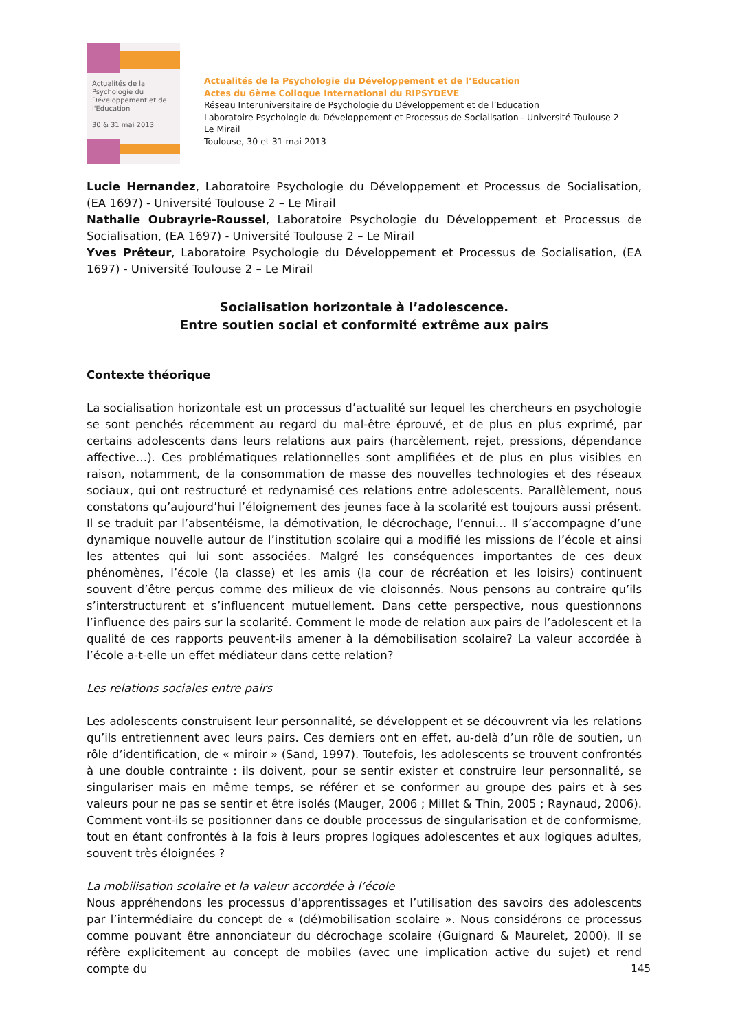Actualités de la Psychologie du Développement et de l'Education
30 & 31 mai 2013
Actualités de la Psychologie du Développement et de l’Education
Actes du 6ème Colloque International du RIPSYDEVE
Réseau Interuniversitaire de Psychologie du Développement et de l’Education
Laboratoire Psychologie du Développement et Processus de Socialisation - Université Toulouse 2 –Le Mirail
Toulouse, 30 et 31 mai 2013
Lucie Hernandez, Laboratoire Psychologie du Développement et Processus de Socialisation, (EA 1697) - Université Toulouse 2 – Le Mirail
Nathalie Oubrayrie-Roussel, Laboratoire Psychologie du Développement et Processus de Socialisation, (EA 1697) - Université Toulouse 2 – Le Mirail
Yves Prêteur, Laboratoire Psychologie du Développement et Processus de Socialisation, (EA 1697) - Université Toulouse 2 – Le Mirail
Socialisation horizontale à l’adolescence.
Entre soutien social et conformité extrême aux pairs
Contexte théorique
La socialisation horizontale est un processus d’actualité sur lequel les chercheurs en psychologie se sont penchés récemment au regard du mal-être éprouvé, et de plus en plus exprimé, par certains adolescents dans leurs relations aux pairs (harcèlement, rejet, pressions, dépendance affective…). Ces problématiques relationnelles sont amplifiées et de plus en plus visibles en raison, notamment, de la consommation de masse des nouvelles technologies et des réseaux sociaux, qui ont restructuré et redynamisé ces relations entre adolescents. Parallèlement, nous constatons qu’aujourd’hui l’éloignement des jeunes face à la scolarité est toujours aussi présent. Il se traduit par l’absentéisme, la démotivation, le décrochage, l’ennui… Il s’accompagne d’une dynamique nouvelle autour de l’institution scolaire qui a modifié les missions de l’école et ainsi les attentes qui lui sont associées. Malgré les conséquences importantes de ces deux phénomènes, l’école (la classe) et les amis (la cour de récréation et les loisirs) continuent souvent d’être perçus comme des milieux de vie cloisonnés. Nous pensons au contraire qu’ils s’interstructurent et s’influencent mutuellement. Dans cette perspective, nous questionnons l’influence des pairs sur la scolarité. Comment le mode de relation aux pairs de l’adolescent et la qualité de ces rapports peuvent-ils amener à la démobilisation scolaire? La valeur accordée à l’école a-t-elle un effet médiateur dans cette relation?
Les relations sociales entre pairs
Les adolescents construisent leur personnalité, se développent et se découvrent via les relations qu’ils entretiennent avec leurs pairs. Ces derniers ont en effet, au-delà d’un rôle de soutien, un rôle d’identification, de « miroir » (Sand, 1997). Toutefois, les adolescents se trouvent confrontés à une double contrainte : ils doivent, pour se sentir exister et construire leur personnalité, se singulariser mais en même temps, se référer et se conformer au groupe des pairs et à ses valeurs pour ne pas se sentir et être isolés (Mauger, 2006 ; Millet & Thin, 2005 ; Raynaud, 2006). Comment vont-ils se positionner dans ce double processus de singularisation et de conformisme, tout en étant confrontés à la fois à leurs propres logiques adolescentes et aux logiques adultes, souvent très éloignées ?
La mobilisation scolaire et la valeur accordée à l’école
Nous appréhendons les processus d’apprentissages et l’utilisation des savoirs des adolescents par l’intermédiaire du concept de « (dé)mobilisation scolaire ». Nous considérons ce processus comme pouvant être annonciateur du décrochage scolaire (Guignard & Maurelet, 2000). Il se réfère explicitement au concept de mobiles (avec une implication active du sujet) et rend compte du
145